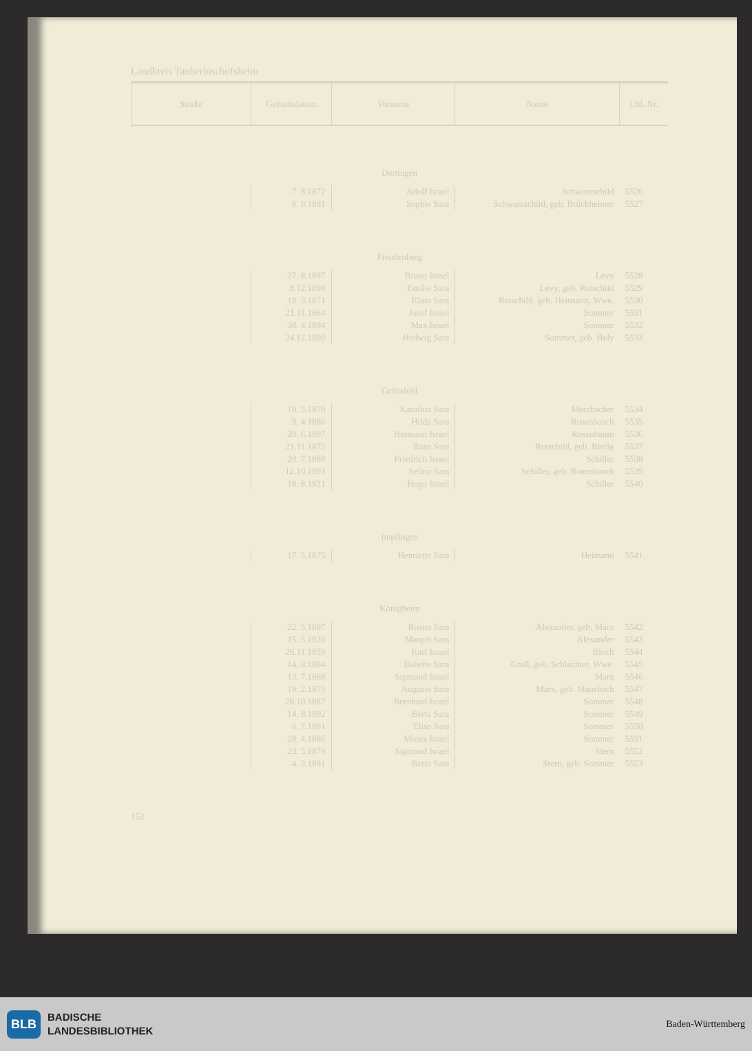Landkreis Tauberbischofsheim
| Lfd. Nr. | Name | Vorname | Geburtsdatum | Straße |
| --- | --- | --- | --- | --- |
| Dertingen | | | | |
| 5526 | Schwarzschild | Adolf Israel | 7. 8.1872 | |
| 5527 | Schwarzschild, geb. Brückheimer | Sophie Sara | 6. 9.1881 | |
| Freudenberg | | | | |
| 5528 | Levy | Bruno Israel | 27. 8.1897 | |
| 5529 | Levy, geb. Rotschild | Emilie Sara | 8.12.1898 | |
| 5530 | Rotschild, geb. Heinsann, Wwe. | Klara Sara | 19. 3.1871 | |
| 5531 | Sommer | Josef Israel | 21.11.1864 | |
| 5532 | Sommer | Max Israel | 30. 4.1894 | |
| 5533 | Sommer, geb. Hely | Hedwig Sara | 24.12.1890 | |
| Grünsfeld | | | | |
| 5534 | Merzbacher | Karolina Sara | 19. 5.1870 | |
| 5535 | Rosenbusch | Hilda Sara | 9. 4.1886 | |
| 5536 | Rosenbaum | Hermann Israel | 20. 6.1897 | |
| 5537 | Rotschild, geb. Bierig | Rosa Sara | 21.11.1872 | |
| 5538 | Schiller | Friedrich Israel | 20. 7.1888 | |
| 5539 | Schiller, geb. Rosenbusch | Selma Sara | 12.10.1893 | |
| 5540 | Schiller | Hugo Israel | 18. 8.1921 | |
| Impfingen | | | | |
| 5541 | Heimann | Henriette Sara | 17. 5.1875 | |
| Königheim | | | | |
| 5542 | Alexander, geb. Marx | Rosita Sara | 22. 5.1897 | |
| 5543 | Alexander | Margot Sara | 15. 5.1920 | |
| 5544 | Bloch | Karl Israel | 26.11.1859 | |
| 5545 | Groß, geb. Schlachter, Wwe. | Babette Sara | 14. 8.1884 | |
| 5546 | Marx | Sigmund Israel | 13. 7.1868 | |
| 5547 | Marx, geb. Mansbach | Auguste Sara | 19. 2.1873 | |
| 5548 | Sommer | Bernhard Israel | 28.10.1887 | |
| 5549 | Sommer | Berta Sara | 14. 8.1892 | |
| 5550 | Sommer | Elise Sara | 6. 7.1891 | |
| 5551 | Sommer | Moses Israel | 28. 4.1886 | |
| 5552 | Stern | Sigmund Israel | 23. 5.1879 | |
| 5553 | Stern, geb. Sommer | Berta Sara | 4. 3.1881 | |
152
BLB
BADISCHE
LANDESBIBLIOTHEK
Baden-Württemberg